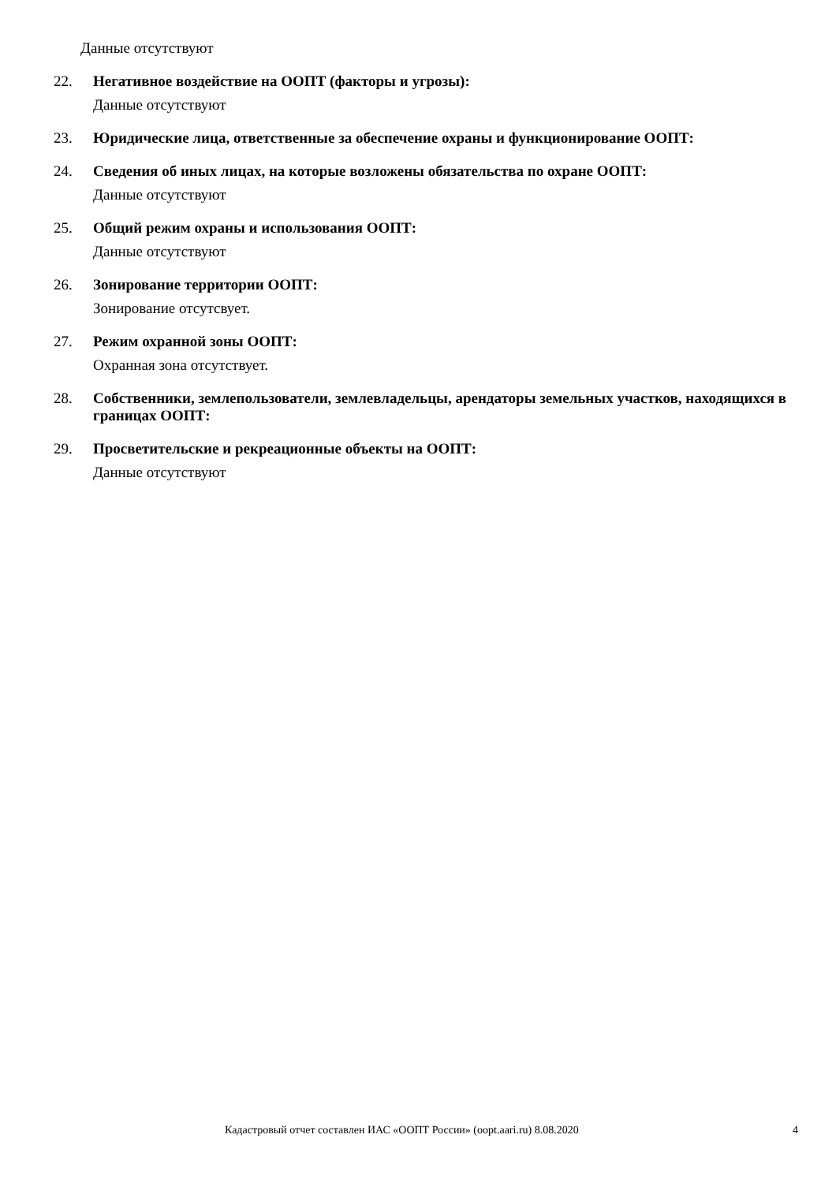Данные отсутствуют
22.
Негативное воздействие на ООПТ (факторы и угрозы):
Данные отсутствуют
23.
Юридические лица, ответственные за обеспечение охраны и функционирование ООПТ:
24.
Сведения об иных лицах, на которые возложены обязательства по охране ООПТ:
Данные отсутствуют
25.
Общий режим охраны и использования ООПТ:
Данные отсутствуют
26.
Зонирование территории ООПТ:
Зонирование отсутсвует.
27.
Режим охранной зоны ООПТ:
Охранная зона отсутствует.
28.
Собственники, землепользователи, землевладельцы, арендаторы земельных участков, находящихся в границах ООПТ:
29.
Просветительские и рекреационные объекты на ООПТ:
Данные отсутствуют
Кадастровый отчет составлен ИАС «ООПТ России» (oopt.aari.ru) 8.08.2020 4